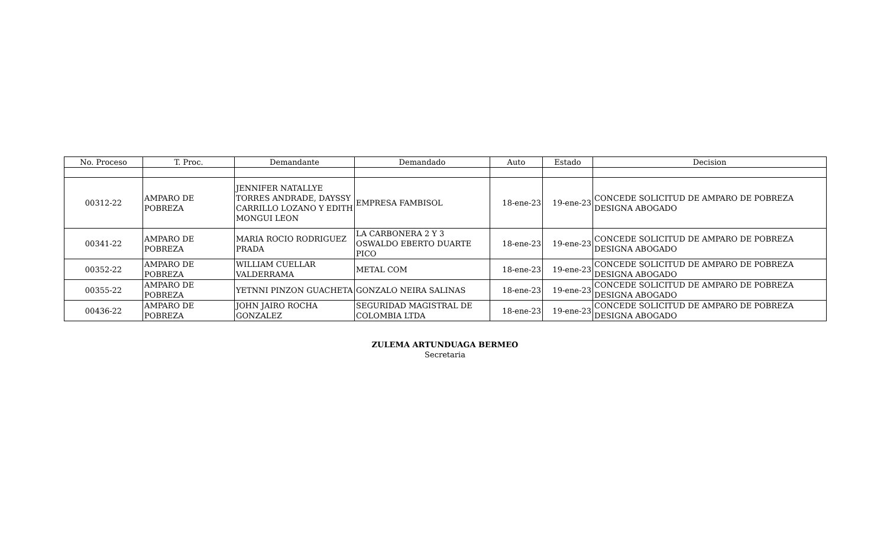| No. Proceso | T. Proc. | Demandante | Demandado | Auto | Estado | Decision |
| --- | --- | --- | --- | --- | --- | --- |
| 00312-22 | AMPARO DE POBREZA | JENNIFER NATALLYE TORRES ANDRADE, DAYSSY CARRILLO LOZANO Y EDITH MONGUI LEON | EMPRESA FAMBISOL | 18-ene-23 | 19-ene-23 | CONCEDE SOLICITUD DE AMPARO DE POBREZA DESIGNA ABOGADO |
| 00341-22 | AMPARO DE POBREZA | MARIA ROCIO RODRIGUEZ PRADA | LA CARBONERA 2 Y 3 OSWALDO EBERTO DUARTE PICO | 18-ene-23 | 19-ene-23 | CONCEDE SOLICITUD DE AMPARO DE POBREZA DESIGNA ABOGADO |
| 00352-22 | AMPARO DE POBREZA | WILLIAM CUELLAR VALDERRAMA | METAL COM | 18-ene-23 | 19-ene-23 | CONCEDE SOLICITUD DE AMPARO DE POBREZA DESIGNA ABOGADO |
| 00355-22 | AMPARO DE POBREZA | YETNNI PINZON GUACHETA | GONZALO NEIRA SALINAS | 18-ene-23 | 19-ene-23 | CONCEDE SOLICITUD DE AMPARO DE POBREZA DESIGNA ABOGADO |
| 00436-22 | AMPARO DE POBREZA | JOHN JAIRO ROCHA GONZALEZ | SEGURIDAD MAGISTRAL DE COLOMBIA LTDA | 18-ene-23 | 19-ene-23 | CONCEDE SOLICITUD DE AMPARO DE POBREZA DESIGNA ABOGADO |
ZULEMA ARTUNDUAGA BERMEO
Secretaria